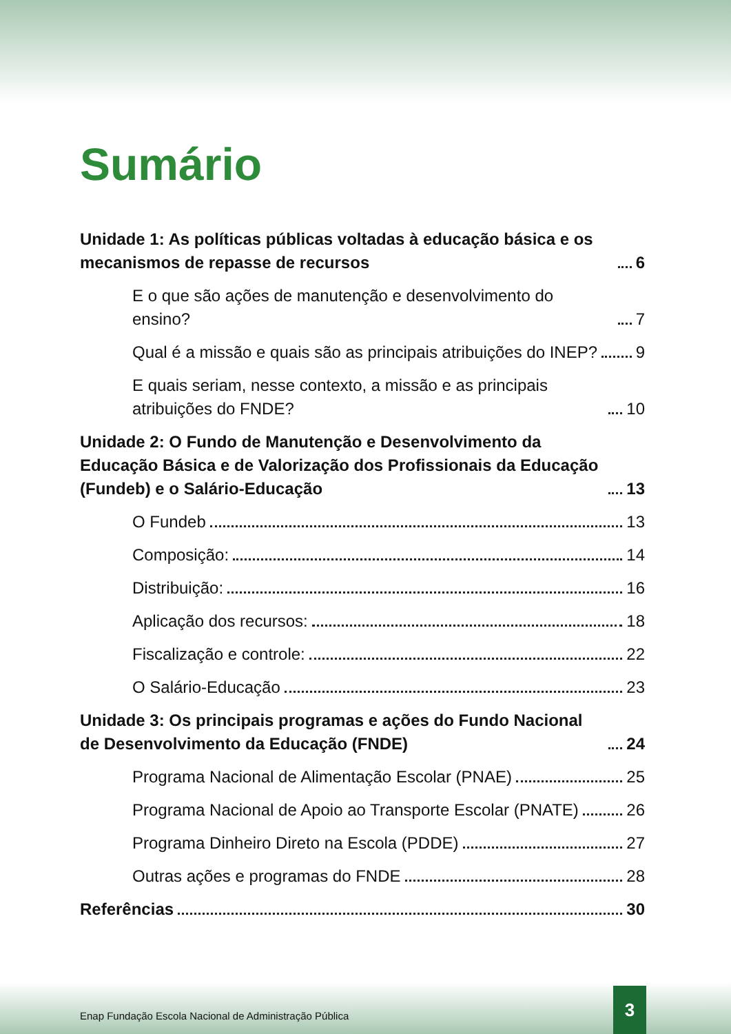Sumário
Unidade 1: As políticas públicas voltadas à educação básica e os mecanismos de repasse de recursos 6
E o que são ações de manutenção e desenvolvimento do ensino? 7
Qual é a missão e quais são as principais atribuições do INEP? 9
E quais seriam, nesse contexto, a missão e as principais atribuições do FNDE? 10
Unidade 2: O Fundo de Manutenção e Desenvolvimento da Educação Básica e de Valorização dos Profissionais da Educação (Fundeb) e o Salário-Educação 13
O Fundeb 13
Composição: 14
Distribuição: 16
Aplicação dos recursos: 18
Fiscalização e controle: 22
O Salário-Educação 23
Unidade 3: Os principais programas e ações do Fundo Nacional de Desenvolvimento da Educação (FNDE) 24
Programa Nacional de Alimentação Escolar (PNAE) 25
Programa Nacional de Apoio ao Transporte Escolar (PNATE) 26
Programa Dinheiro Direto na Escola (PDDE) 27
Outras ações e programas do FNDE 28
Referências 30
Enap Fundação Escola Nacional de Administração Pública
3